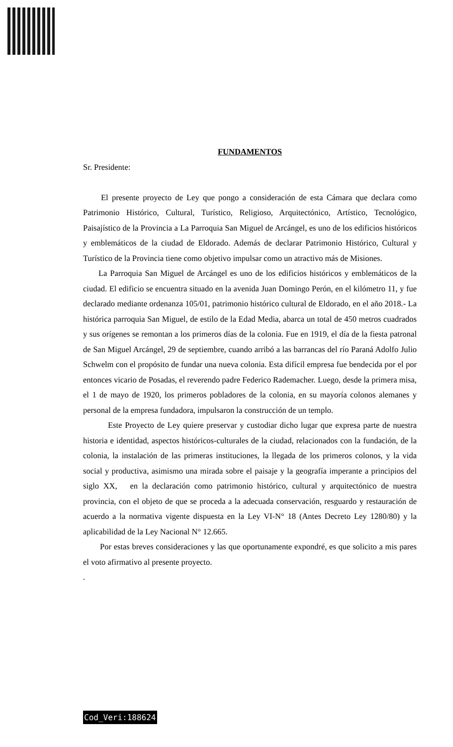FUNDAMENTOS
Sr. Presidente:
El presente proyecto de Ley que pongo a consideración de esta Cámara que declara como Patrimonio Histórico, Cultural, Turístico, Religioso, Arquitectónico, Artístico, Tecnológico, Paisajístico de la Provincia a La Parroquia San Miguel de Arcángel, es uno de los edificios históricos y emblemáticos de la ciudad de Eldorado. Además de declarar Patrimonio Histórico, Cultural y Turístico de la Provincia tiene como objetivo impulsar como un atractivo más de Misiones.
La Parroquia San Miguel de Arcángel es uno de los edificios históricos y emblemáticos de la ciudad. El edificio se encuentra situado en la avenida Juan Domingo Perón, en el kilómetro 11, y fue declarado mediante ordenanza 105/01, patrimonio histórico cultural de Eldorado, en el año 2018.- La histórica parroquia San Miguel, de estilo de la Edad Media, abarca un total de 450 metros cuadrados y sus orígenes se remontan a los primeros días de la colonia. Fue en 1919, el día de la fiesta patronal de San Miguel Arcángel, 29 de septiembre, cuando arribó a las barrancas del río Paraná Adolfo Julio Schwelm con el propósito de fundar una nueva colonia. Esta difícil empresa fue bendecida por el por entonces vicario de Posadas, el reverendo padre Federico Rademacher. Luego, desde la primera misa, el 1 de mayo de 1920, los primeros pobladores de la colonia, en su mayoría colonos alemanes y personal de la empresa fundadora, impulsaron la construcción de un templo.
Este Proyecto de Ley quiere preservar y custodiar dicho lugar que expresa parte de nuestra historia e identidad, aspectos históricos-culturales de la ciudad, relacionados con la fundación, de la colonia, la instalación de las primeras instituciones, la llegada de los primeros colonos, y la vida social y productiva, asimismo una mirada sobre el paisaje y la geografía imperante a principios del siglo XX, en la declaración como patrimonio histórico, cultural y arquitectónico de nuestra provincia, con el objeto de que se proceda a la adecuada conservación, resguardo y restauración de acuerdo a la normativa vigente dispuesta en la Ley VI-N° 18 (Antes Decreto Ley 1280/80) y la aplicabilidad de la Ley Nacional N° 12.665.
Por estas breves consideraciones y las que oportunamente expondré, es que solicito a mis pares el voto afirmativo al presente proyecto.
.
Cod_Veri:188624